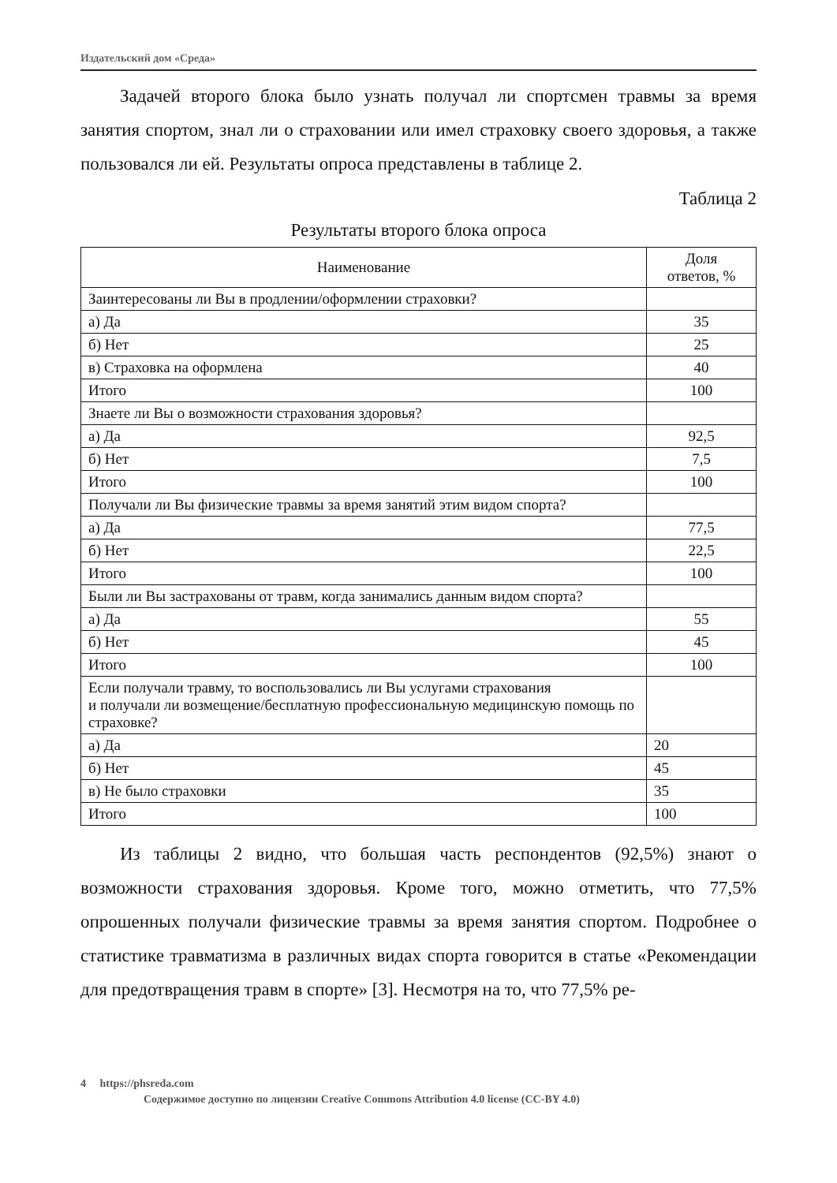Издательский дом «Среда»
Задачей второго блока было узнать получал ли спортсмен травмы за время занятия спортом, знал ли о страховании или имел страховку своего здоровья, а также пользовался ли ей. Результаты опроса представлены в таблице 2.
Таблица 2
Результаты второго блока опроса
| Наименование | Доля ответов, % |
| --- | --- |
| Заинтересованы ли Вы в продлении/оформлении страховки? | |
| а) Да | 35 |
| б) Нет | 25 |
| в) Страховка на оформлена | 40 |
| Итого | 100 |
| Знаете ли Вы о возможности страхования здоровья? | |
| а) Да | 92,5 |
| б) Нет | 7,5 |
| Итого | 100 |
| Получали ли Вы физические травмы за время занятий этим видом спорта? | |
| а) Да | 77,5 |
| б) Нет | 22,5 |
| Итого | 100 |
| Были ли Вы застрахованы от травм, когда занимались данным видом спорта? | |
| а) Да | 55 |
| б) Нет | 45 |
| Итого | 100 |
| Если получали травму, то воспользовались ли Вы услугами страхования и получали ли возмещение/бесплатную профессиональную медицинскую помощь по страховке? | |
| а) Да | 20 |
| б) Нет | 45 |
| в) Не было страховки | 35 |
| Итого | 100 |
Из таблицы 2 видно, что большая часть респондентов (92,5%) знают о возможности страхования здоровья. Кроме того, можно отметить, что 77,5% опрошенных получали физические травмы за время занятия спортом. Подробнее о статистике травматизма в различных видах спорта говорится в статье «Рекомендации для предотвращения травм в спорте» [3]. Несмотря на то, что 77,5% ре-
4 https://phsreda.com
Содержимое доступно по лицензии Creative Commons Attribution 4.0 license (CC-BY 4.0)